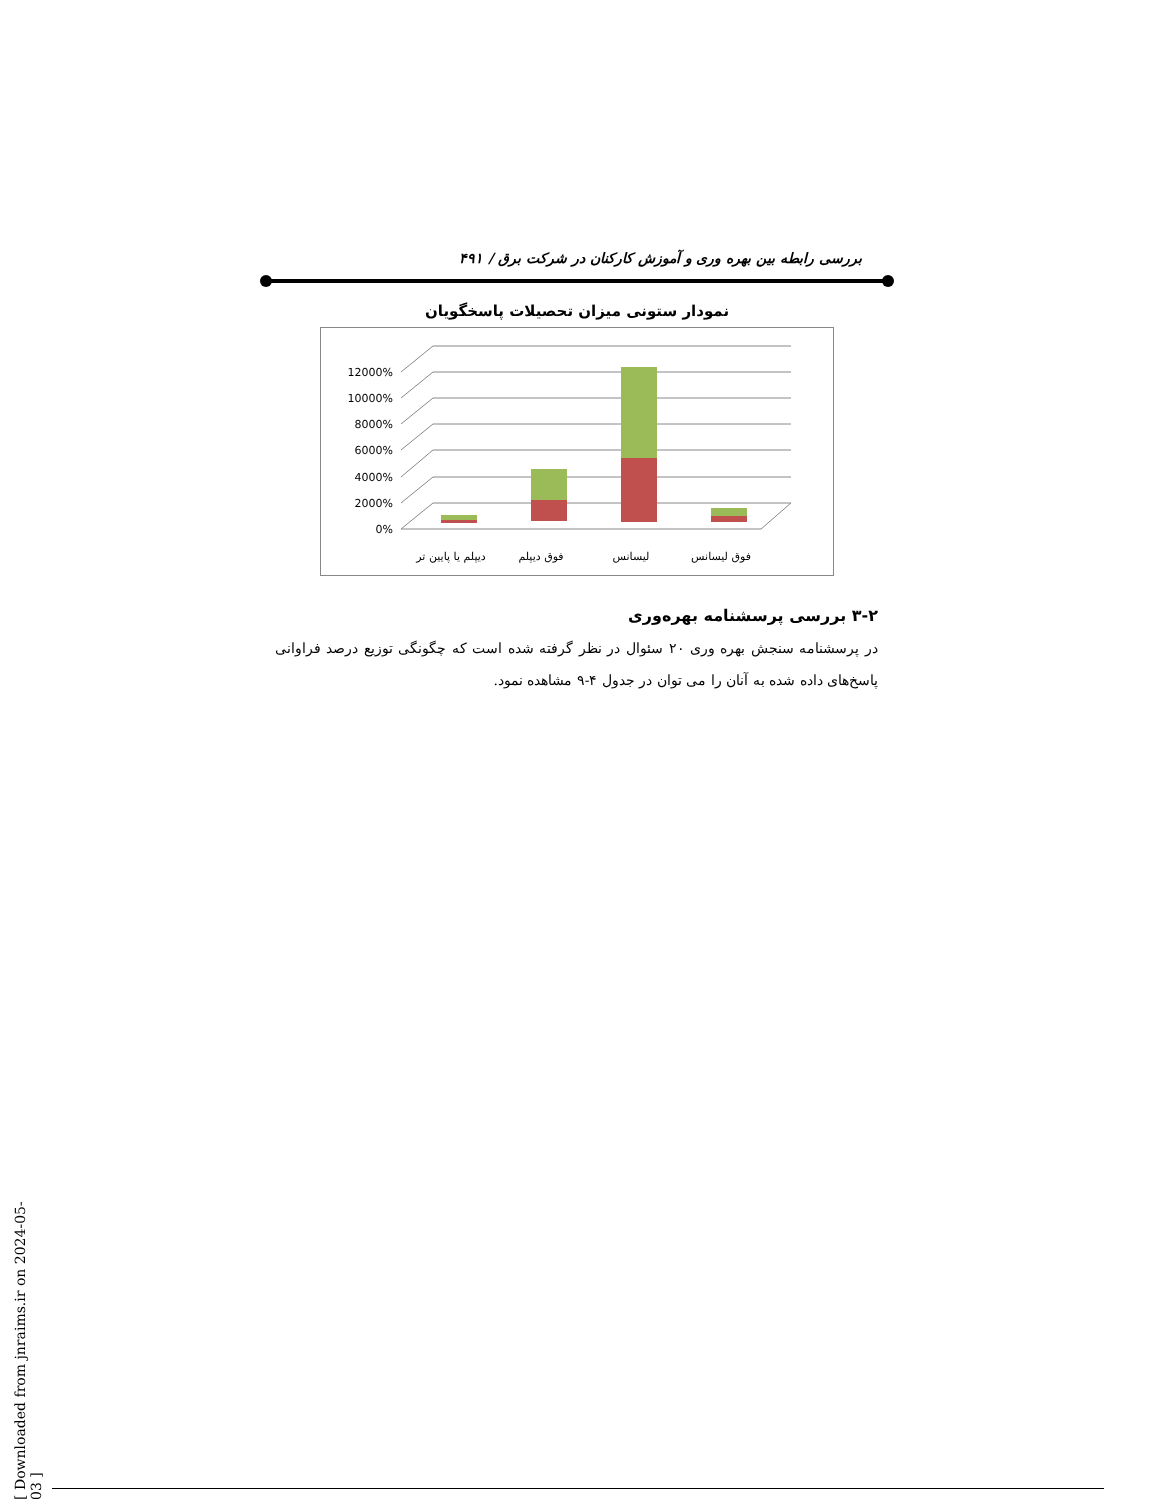بررسی رابطه بین بهره وری و آموزش کارکنان در شرکت برق / ۴۹۱
نمودار ستونی میزان تحصیلات پاسخگویان
0%
2000%
4000%
6000%
8000%
10000%
12000%
دیپلم یا پایین تر
فوق دیپلم
لیسانس
فوق لیسانس
۳-۲ بررسی پرسشنامه بهره‌وری
در پرسشنامه سنجش بهره وری ۲۰ سئوال در نظر گرفته شده است که چگونگی توزیع درصد فراوانی پاسخ‌های داده شده به آنان را می توان در جدول ۴-۹ مشاهده نمود.
[ Downloaded from jnraims.ir on 2024-05-03 ]